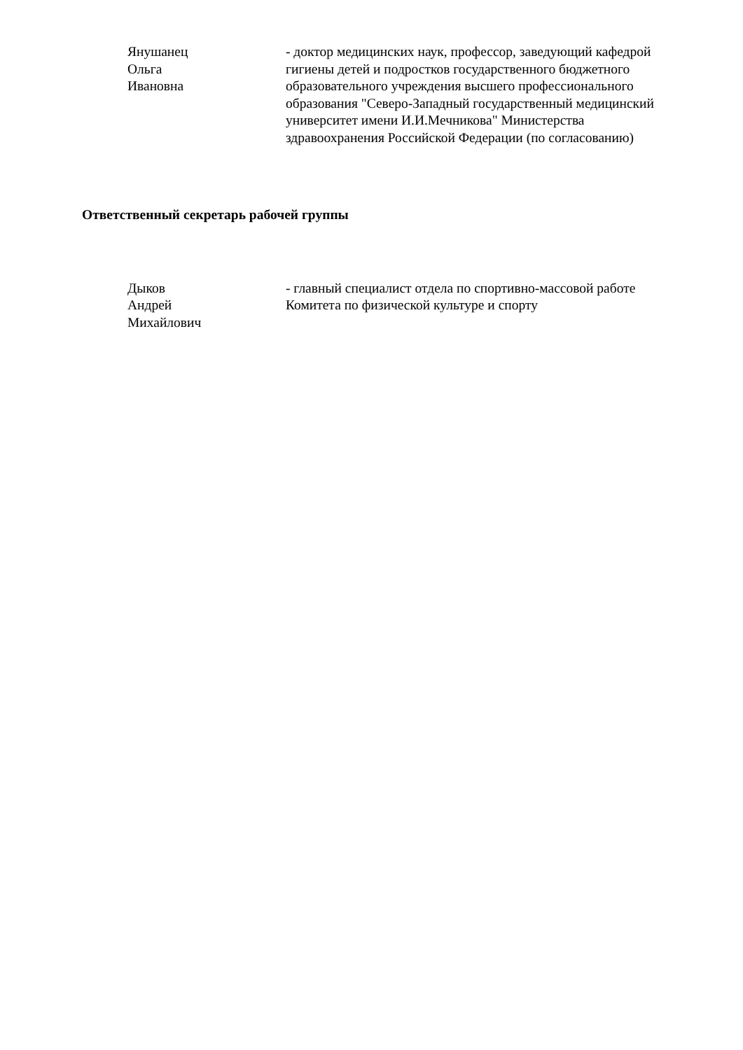Янушанец
Ольга
Ивановна
- доктор медицинских наук, профессор, заведующий кафедрой гигиены детей и подростков государственного бюджетного образовательного учреждения высшего профессионального образования "Северо-Западный государственный медицинский университет имени И.И.Мечникова" Министерства здравоохранения Российской Федерации (по согласованию)
Ответственный секретарь рабочей группы
Дыков
Андрей
Михайлович
- главный специалист отдела по спортивно-массовой работе Комитета по физической культуре и спорту